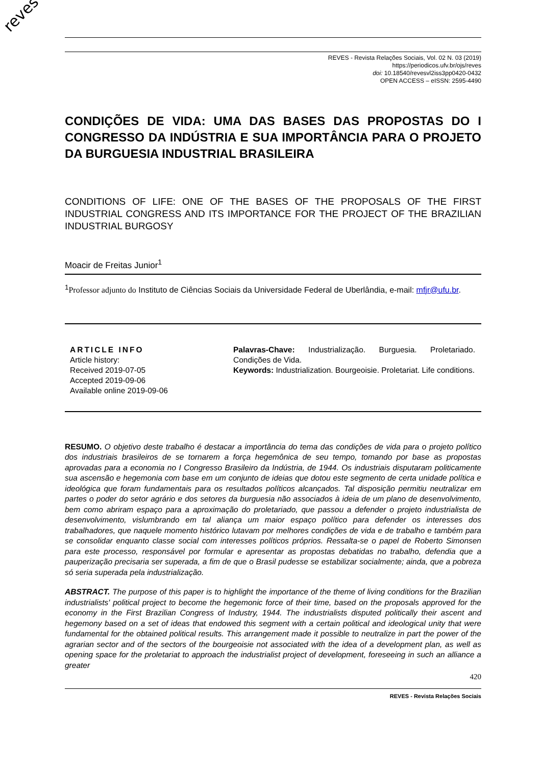reves
REVES - Revista Relações Sociais, Vol. 02 N. 03 (2019)
https://periodicos.ufv.br/ojs/reves
doi: 10.18540/revesvl2iss3pp0420-0432
OPEN ACCESS – eISSN: 2595-4490
CONDIÇÕES DE VIDA: UMA DAS BASES DAS PROPOSTAS DO I CONGRESSO DA INDÚSTRIA E SUA IMPORTÂNCIA PARA O PROJETO DA BURGUESIA INDUSTRIAL BRASILEIRA
CONDITIONS OF LIFE: ONE OF THE BASES OF THE PROPOSALS OF THE FIRST INDUSTRIAL CONGRESS AND ITS IMPORTANCE FOR THE PROJECT OF THE BRAZILIAN INDUSTRIAL BURGOSY
Moacir de Freitas Junior<sup>1</sup>
<sup>1</sup> Professor adjunto do Instituto de Ciências Sociais da Universidade Federal de Uberlândia, e-mail: mfjr@ufu.br.
ARTICLE INFO
Article history:
Received 2019-07-05
Accepted 2019-09-06
Available online 2019-09-06
Palavras-Chave: Industrialização. Burguesia. Proletariado. Condições de Vida.
Keywords: Industrialization. Bourgeoisie. Proletariat. Life conditions.
RESUMO. O objetivo deste trabalho é destacar a importância do tema das condições de vida para o projeto político dos industriais brasileiros de se tornarem a força hegemônica de seu tempo, tomando por base as propostas aprovadas para a economia no I Congresso Brasileiro da Indústria, de 1944. Os industriais disputaram politicamente sua ascensão e hegemonia com base em um conjunto de ideias que dotou este segmento de certa unidade política e ideológica que foram fundamentais para os resultados políticos alcançados. Tal disposição permitiu neutralizar em partes o poder do setor agrário e dos setores da burguesia não associados à ideia de um plano de desenvolvimento, bem como abriram espaço para a aproximação do proletariado, que passou a defender o projeto industrialista de desenvolvimento, vislumbrando em tal aliança um maior espaço político para defender os interesses dos trabalhadores, que naquele momento histórico lutavam por melhores condições de vida e de trabalho e também para se consolidar enquanto classe social com interesses políticos próprios. Ressalta-se o papel de Roberto Simonsen para este processo, responsável por formular e apresentar as propostas debatidas no trabalho, defendia que a pauperização precisaria ser superada, a fim de que o Brasil pudesse se estabilizar socialmente; ainda, que a pobreza só seria superada pela industrialização.
ABSTRACT. The purpose of this paper is to highlight the importance of the theme of living conditions for the Brazilian industrialists' political project to become the hegemonic force of their time, based on the proposals approved for the economy in the First Brazilian Congress of Industry, 1944. The industrialists disputed politically their ascent and hegemony based on a set of ideas that endowed this segment with a certain political and ideological unity that were fundamental for the obtained political results. This arrangement made it possible to neutralize in part the power of the agrarian sector and of the sectors of the bourgeoisie not associated with the idea of a development plan, as well as opening space for the proletariat to approach the industrialist project of development, foreseeing in such an alliance a greater
420
REVES - Revista Relações Sociais